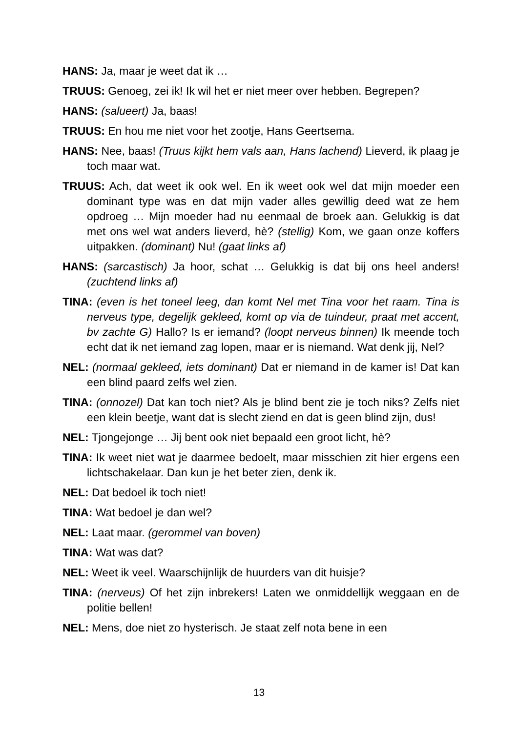HANS: Ja, maar je weet dat ik …
TRUUS: Genoeg, zei ik! Ik wil het er niet meer over hebben. Begrepen?
HANS: (salueert) Ja, baas!
TRUUS: En hou me niet voor het zootje, Hans Geertsema.
HANS: Nee, baas! (Truus kijkt hem vals aan, Hans lachend) Lieverd, ik plaag je toch maar wat.
TRUUS: Ach, dat weet ik ook wel. En ik weet ook wel dat mijn moeder een dominant type was en dat mijn vader alles gewillig deed wat ze hem opdroeg … Mijn moeder had nu eenmaal de broek aan. Gelukkig is dat met ons wel wat anders lieverd, hè? (stellig) Kom, we gaan onze koffers uitpakken. (dominant) Nu! (gaat links af)
HANS: (sarcastisch) Ja hoor, schat … Gelukkig is dat bij ons heel anders! (zuchtend links af)
TINA: (even is het toneel leeg, dan komt Nel met Tina voor het raam. Tina is nerveus type, degelijk gekleed, komt op via de tuindeur, praat met accent, bv zachte G) Hallo? Is er iemand? (loopt nerveus binnen) Ik meende toch echt dat ik net iemand zag lopen, maar er is niemand. Wat denk jij, Nel?
NEL: (normaal gekleed, iets dominant) Dat er niemand in de kamer is! Dat kan een blind paard zelfs wel zien.
TINA: (onnozel) Dat kan toch niet? Als je blind bent zie je toch niks? Zelfs niet een klein beetje, want dat is slecht ziend en dat is geen blind zijn, dus!
NEL: Tjongejonge … Jij bent ook niet bepaald een groot licht, hè?
TINA: Ik weet niet wat je daarmee bedoelt, maar misschien zit hier ergens een lichtschakelaar. Dan kun je het beter zien, denk ik.
NEL: Dat bedoel ik toch niet!
TINA: Wat bedoel je dan wel?
NEL: Laat maar. (gerommel van boven)
TINA: Wat was dat?
NEL: Weet ik veel. Waarschijnlijk de huurders van dit huisje?
TINA: (nerveus) Of het zijn inbrekers! Laten we onmiddellijk weggaan en de politie bellen!
NEL: Mens, doe niet zo hysterisch. Je staat zelf nota bene in een
13